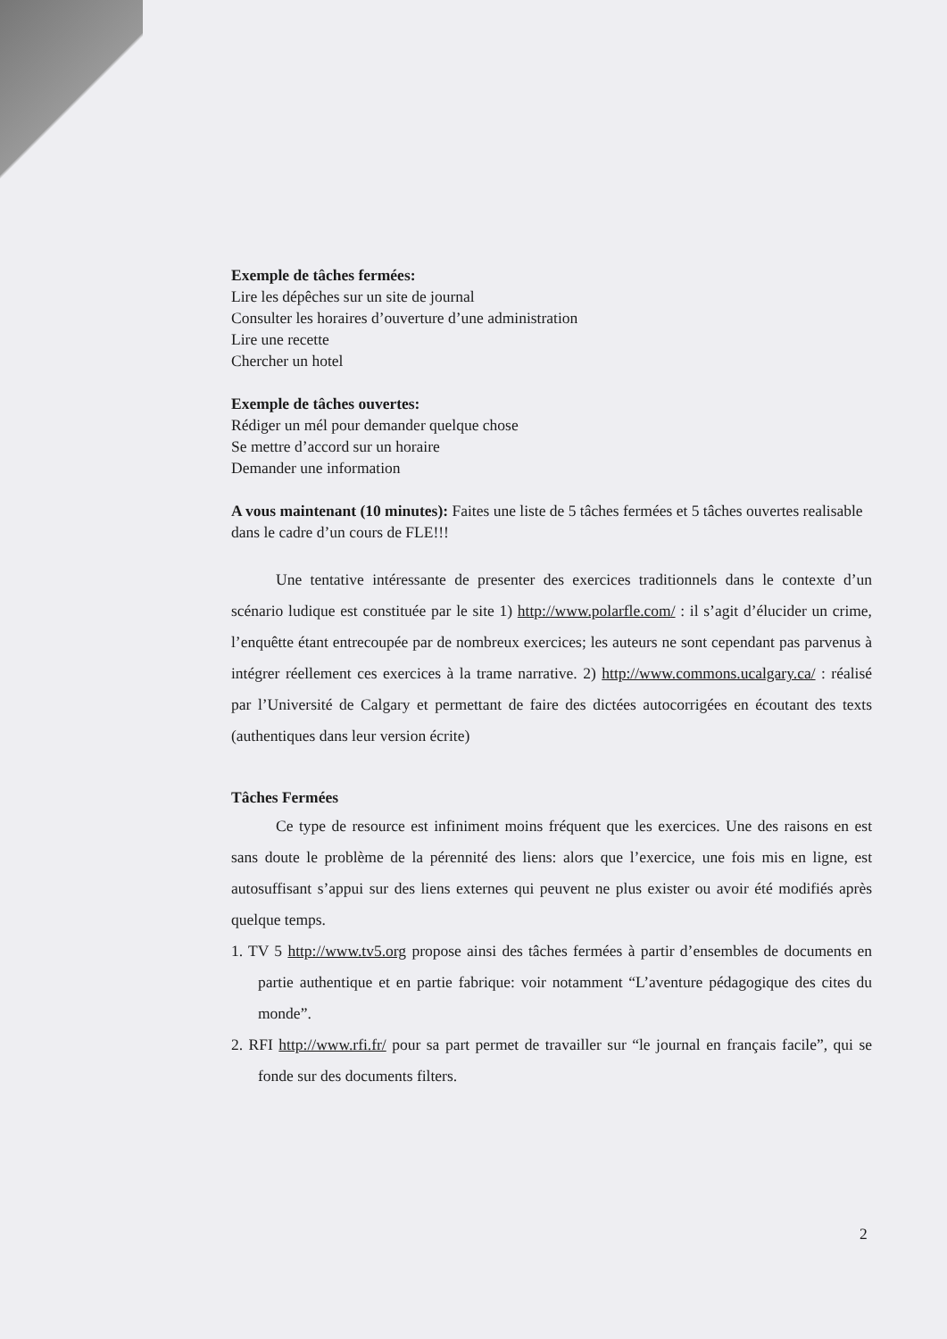Exemple de tâches fermées:
Lire les dépêches sur un site de journal
Consulter les horaires d’ouverture d’une administration
Lire une recette
Chercher un hotel
Exemple de tâches ouvertes:
Rédiger un mél pour demander quelque chose
Se mettre d’accord sur un horaire
Demander une information
A vous maintenant (10 minutes): Faites une liste de 5 tâches fermées et 5 tâches ouvertes realisable dans le cadre d’un cours de FLE!!!
Une tentative intéressante de presenter des exercices traditionnels dans le contexte d’un scénario ludique est constituée par le site 1) http://www.polarfle.com/ : il s’agit d’élucider un crime, l’enquêtte étant entrecoupée par de nombreux exercices; les auteurs ne sont cependant pas parvenus à intégrer réellement ces exercices à la trame narrative. 2) http://www.commons.ucalgary.ca/ : réalisé par l’Université de Calgary et permettant de faire des dictées autocorrigées en écoutant des texts (authentiques dans leur version écrite)
Tâches Fermées
Ce type de resource est infiniment moins fréquent que les exercices. Une des raisons en est sans doute le problème de la pérennité des liens: alors que l’exercice, une fois mis en ligne, est autosuffisant s’appui sur des liens externes qui peuvent ne plus exister ou avoir été modifiés après quelque temps.
1. TV 5 http://www.tv5.org propose ainsi des tâches fermées à partir d’ensembles de documents en partie authentique et en partie fabrique: voir notamment “L’aventure pédagogique des cites du monde”.
2. RFI http://www.rfi.fr/ pour sa part permet de travailler sur “le journal en français facile”, qui se fonde sur des documents filters.
2